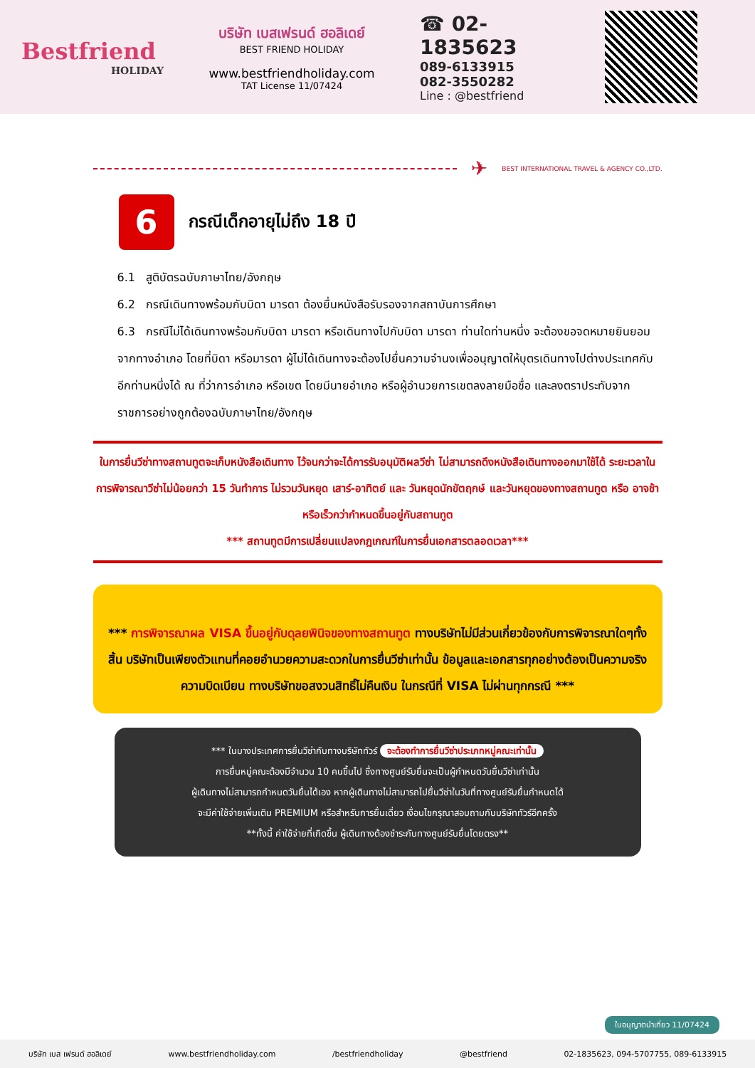Bestfriend
HOLIDAY
บริษัท เบสเฟรนด์ ฮอลิเดย์
BEST FRIEND HOLIDAY
www.bestfriendholiday.com
TAT License 11/07424
☎ 02-1835623
089-6133915
082-3550282
Line : @bestfriend
✈ BEST INTERNATIONAL TRAVEL & AGENCY CO.,LTD.
6 กรณีเด็กอายุไม่ถึง 18 ปี
6.1 สูติบัตรฉบับภาษาไทย/อังกฤษ
6.2 กรณีเดินทางพร้อมกับบิดา มารดา ต้องยื่นหนังสือรับรองจากสถาบันการศึกษา
6.3 กรณีไม่ได้เดินทางพร้อมกับบิดา มารดา หรือเดินทางไปกับบิดา มารดา ท่านใดท่านหนึ่ง จะต้องขอจดหมายยินยอมจากทางอำเภอ โดยที่บิดา หรือมารดา ผู้ไม่ได้เดินทางจะต้องไปยื่นความจำนงเพื่ออนุญาตให้บุตรเดินทางไปต่างประเทศกับอีกท่านหนึ่งได้ ณ ที่ว่าการอำเภอ หรือเขต โดยมีนายอำเภอ หรือผู้อำนวยการเขตลงลายมือชื่อ และลงตราประทับจากราชการอย่างถูกต้องฉบับภาษาไทย/อังกฤษ
ในการยื่นวีซ่าทางสถานทูตจะเก็บหนังสือเดินทาง ไว้จนกว่าจะได้การรับอนุมัติผลวีซ่า ไม่สามารถดึงหนังสือเดินทางออกมาใช้ได้ ระยะเวลาในการพิจารณาวีซ่าไม่น้อยกว่า 15 วันทำการ ไม่รวมวันหยุด เสาร์-อาทิตย์ และ วันหยุดนักขัตฤกษ์ และวันหยุดของทางสถานทูต หรือ อาจช้าหรือเร็วกว่ากำหนดขึ้นอยู่กับสถานทูต
*** สถานทูตมีการเปลี่ยนแปลงกฎเกณฑ์ในการยื่นเอกสารตลอดเวลา***
*** การพิจารณาผล VISA ขึ้นอยู่กับดุลยพินิจของทางสถานทูต ทางบริษัทไม่มีส่วนเกี่ยวข้องกับการพิจารณาใดๆทั้งสิ้น บริษัทเป็นเพียงตัวแทนที่คอยอำนวยความสะดวกในการยื่นวีซ่าเท่านั้น ข้อมูลและเอกสารทุกอย่างต้องเป็นความจริงความบิดเบียน ทางบริษัทขอสงวนสิทธิ์ไม่คืนเงิน ในกรณีที่ VISA ไม่ผ่านทุกกรณี ***
*** ในบางประเทศการยื่นวีซ่ากับทางบริษัททัวร์ จะต้องทำการยื่นวีซ่าประเภทหมู่คณะเท่านั้น
การยื่นหมู่คณะต้องมีจำนวน 10 คนขึ้นไป ซึ่งทางศูนย์รับยื่นจะเป็นผู้กำหนดวันยื่นวีซ่าเท่านั้น
ผู้เดินทางไม่สามารถกำหนดวันยื่นได้เอง หากผู้เดินทางไม่สามารถไปยื่นวีซ่าในวันที่ทางศูนย์รับยื่นกำหนดได้
จะมีค่าใช้จ่ายเพิ่มเติม PREMIUM หรือสำหรับการยื่นเดี่ยว เงื่อนไขกรุณาสอบถามกับบริษัททัวร์อีกครั้ง
**ทั้งนี้ ค่าใช้จ่ายที่เกิดขึ้น ผู้เดินทางต้องชำระกับทางศูนย์รับยื่นโดยตรง**
ใบอนุญาตนำเที่ยว 11/07424
บริษัท เบส เฟรนด์ ฮอลิเดย์ www.bestfriendholiday.com /bestfriendholiday @bestfriend 02-1835623, 094-5707755, 089-6133915